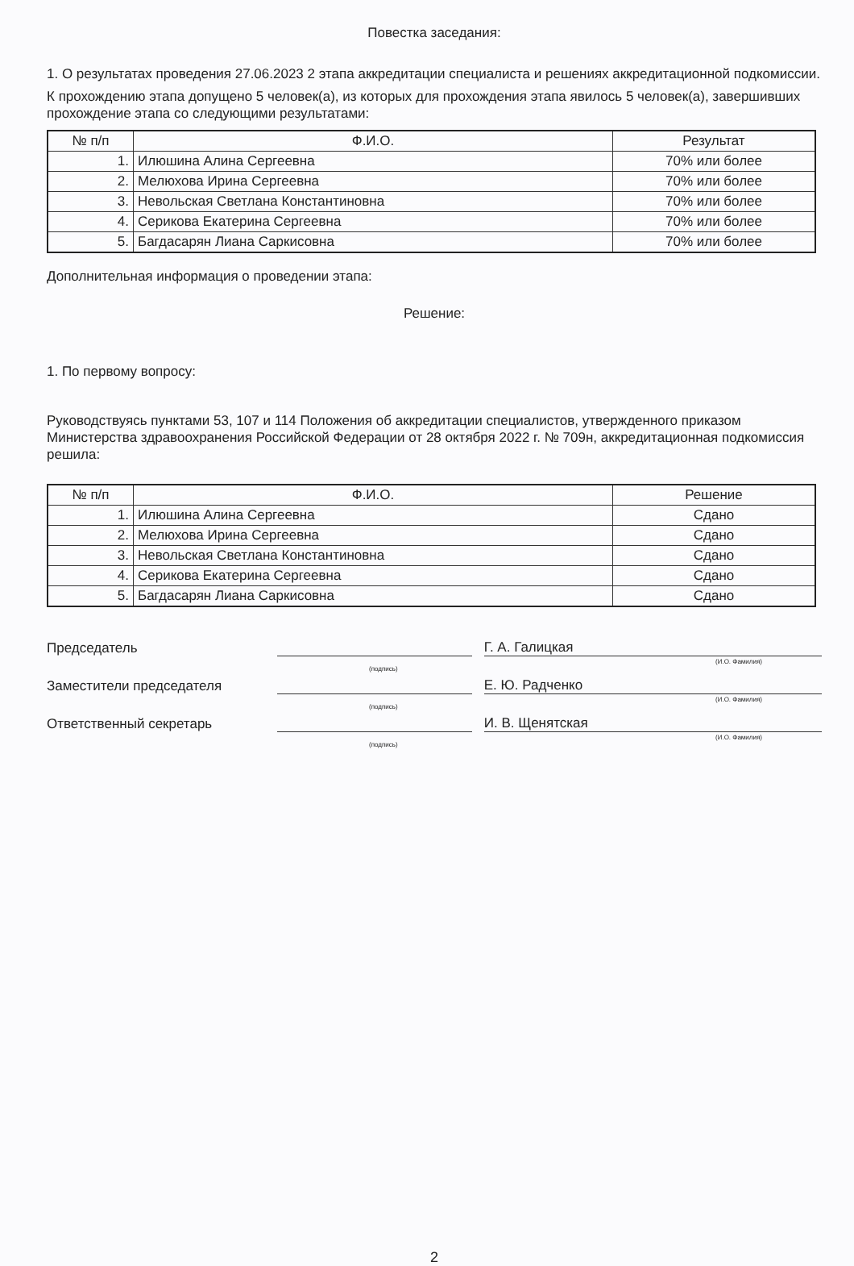Повестка заседания:
1. О результатах проведения 27.06.2023 2 этапа аккредитации специалиста и решениях аккредитационной подкомиссии.
К прохождению этапа допущено 5 человек(а), из которых для прохождения этапа явилось 5 человек(а), завершивших прохождение этапа со следующими результатами:
| № п/п | Ф.И.О. | Результат |
| --- | --- | --- |
| 1. | Илюшина Алина Сергеевна | 70% или более |
| 2. | Мелюхова Ирина Сергеевна | 70% или более |
| 3. | Невольская Светлана Константиновна | 70% или более |
| 4. | Серикова Екатерина Сергеевна | 70% или более |
| 5. | Багдасарян Лиана Саркисовна | 70% или более |
Дополнительная информация о проведении этапа:
Решение:
1. По первому вопросу:
Руководствуясь пунктами 53, 107 и 114 Положения об аккредитации специалистов, утвержденного приказом Министерства здравоохранения Российской Федерации от 28 октября 2022 г. № 709н, аккредитационная подкомиссия решила:
| № п/п | Ф.И.О. | Решение |
| --- | --- | --- |
| 1. | Илюшина Алина Сергеевна | Сдано |
| 2. | Мелюхова Ирина Сергеевна | Сдано |
| 3. | Невольская Светлана Константиновна | Сдано |
| 4. | Серикова Екатерина Сергеевна | Сдано |
| 5. | Багдасарян Лиана Саркисовна | Сдано |
Председатель
Г. А. Галицкая
(И.О. Фамилия)
(подпись)
Заместители председателя
Е. Ю. Радченко
(И.О. Фамилия)
(подпись)
Ответственный секретарь
И. В. Щенятская
(И.О. Фамилия)
(подпись)
2